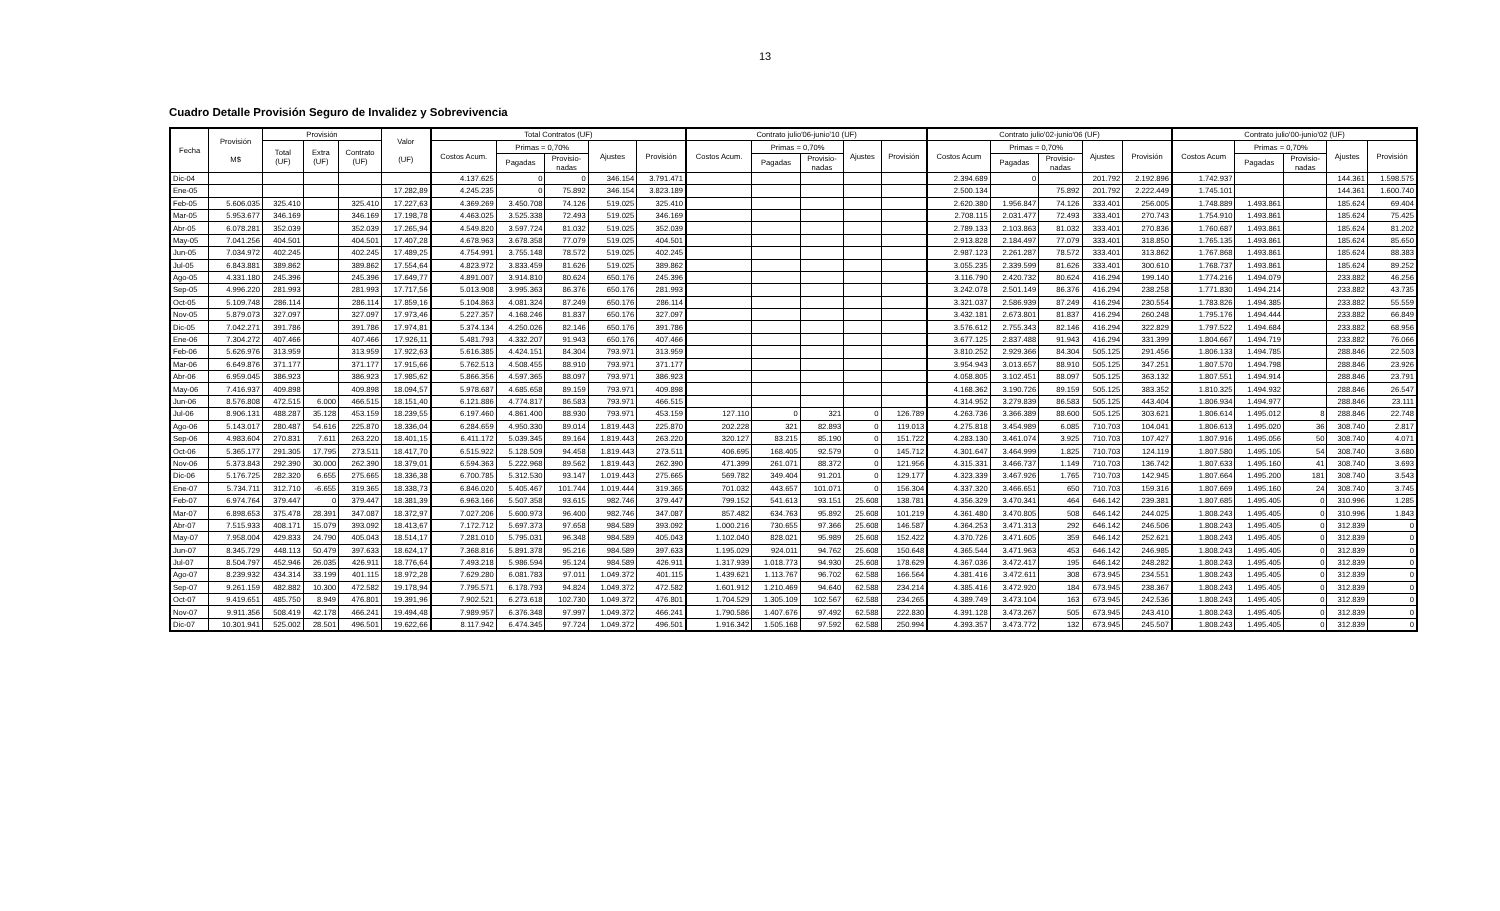13
Cuadro Detalle Provisión Seguro de Invalidez y Sobrevivencia
| Fecha | Provisión M$ | Provisión | | | Valor (UF) | Total Contratos (UF) | | | | | Contrato julio'06-junio'10 (UF) | | | | | Contrato julio'02-junio'06 (UF) | | | | | Contrato julio'00-junio'02 (UF) | | | | |
| --- | --- | --- | --- | --- | --- | --- | --- | --- | --- | --- | --- | --- | --- | --- | --- | --- | --- | --- | --- | --- | --- | --- | --- | --- | --- |
| | | Total (UF) | Extra (UF) | Contrato (UF) | | Costos Acum. | Primas = 0,70% | | Ajustes | Provisión | Costos Acum. | Primas = 0,70% | | Ajustes | Provisión | Costos Acum | Primas = 0,70% | | Ajustes | Provisión | Costos Acum | Primas = 0,70% | | Ajustes | Provisión |
| | | | | | | | Pagadas | Provisio- nadas | | | | Pagadas | Provisio- nadas | | | | Pagadas | Provisio- nadas | | | | Pagadas | Provisio- nadas | | |
| Dic-04 | | | | | | 4.137.625 | 0 | 0 | 346.154 | 3.791.471 | | | | | | 2.394.689 | 0 | | 201.792 | 2.192.896 | 1.742.937 | | | 144.361 | 1.598.575 |
| Ene-05 | | | | | 17.282,89 | 4.245.235 | 0 | 75.892 | 346.154 | 3.823.189 | | | | | | 2.500.134 | | 75.892 | 201.792 | 2.222.449 | 1.745.101 | | | 144.361 | 1.600.740 |
| Feb-05 | 5.606.035 | 325.410 | | 325.410 | 17.227,63 | 4.369.269 | 3.450.708 | 74.126 | 519.025 | 325.410 | | | | | | 2.620.380 | 1.956.847 | 74.126 | 333.401 | 256.005 | 1.748.889 | 1.493.861 | | 185.624 | 69.404 |
| Mar-05 | 5.953.677 | 346.169 | | 346.169 | 17.198,78 | 4.463.025 | 3.525.338 | 72.493 | 519.025 | 346.169 | | | | | | 2.708.115 | 2.031.477 | 72.493 | 333.401 | 270.743 | 1.754.910 | 1.493.861 | | 185.624 | 75.425 |
| Abr-05 | 6.078.281 | 352.039 | | 352.039 | 17.265,94 | 4.549.820 | 3.597.724 | 81.032 | 519.025 | 352.039 | | | | | | 2.789.133 | 2.103.863 | 81.032 | 333.401 | 270.836 | 1.760.687 | 1.493.861 | | 185.624 | 81.202 |
| May-05 | 7.041.256 | 404.501 | | 404.501 | 17.407,28 | 4.678.963 | 3.678.358 | 77.079 | 519.025 | 404.501 | | | | | | 2.913.828 | 2.184.497 | 77.079 | 333.401 | 318.850 | 1.765.135 | 1.493.861 | | 185.624 | 85.650 |
| Jun-05 | 7.034.972 | 402.245 | | 402.245 | 17.489,25 | 4.754.991 | 3.755.148 | 78.572 | 519.025 | 402.245 | | | | | | 2.987.123 | 2.261.287 | 78.572 | 333.401 | 313.862 | 1.767.868 | 1.493.861 | | 185.624 | 88.383 |
| Jul-05 | 6.843.881 | 389.862 | | 389.862 | 17.554,64 | 4.823.972 | 3.833.459 | 81.626 | 519.025 | 389.862 | | | | | | 3.055.235 | 2.339.599 | 81.626 | 333.401 | 300.610 | 1.768.737 | 1.493.861 | | 185.624 | 89.252 |
| Ago-05 | 4.331.180 | 245.396 | | 245.396 | 17.649,77 | 4.891.007 | 3.914.810 | 80.624 | 650.176 | 245.396 | | | | | | 3.116.790 | 2.420.732 | 80.624 | 416.294 | 199.140 | 1.774.216 | 1.494.079 | | 233.882 | 46.256 |
| Sep-05 | 4.996.220 | 281.993 | | 281.993 | 17.717,56 | 5.013.908 | 3.995.363 | 86.376 | 650.176 | 281.993 | | | | | | 3.242.078 | 2.501.149 | 86.376 | 416.294 | 238.258 | 1.771.830 | 1.494.214 | | 233.882 | 43.735 |
| Oct-05 | 5.109.748 | 286.114 | | 286.114 | 17.859,16 | 5.104.863 | 4.081.324 | 87.249 | 650.176 | 286.114 | | | | | | 3.321.037 | 2.586.939 | 87.249 | 416.294 | 230.554 | 1.783.826 | 1.494.385 | | 233.882 | 55.559 |
| Nov-05 | 5.879.073 | 327.097 | | 327.097 | 17.973,46 | 5.227.357 | 4.168.246 | 81.837 | 650.176 | 327.097 | | | | | | 3.432.181 | 2.673.801 | 81.837 | 416.294 | 260.248 | 1.795.176 | 1.494.444 | | 233.882 | 66.849 |
| Dic-05 | 7.042.271 | 391.786 | | 391.786 | 17.974,81 | 5.374.134 | 4.250.026 | 82.146 | 650.176 | 391.786 | | | | | | 3.576.612 | 2.755.343 | 82.146 | 416.294 | 322.829 | 1.797.522 | 1.494.684 | | 233.882 | 68.956 |
| Ene-06 | 7.304.272 | 407.466 | | 407.466 | 17.926,11 | 5.481.793 | 4.332.207 | 91.943 | 650.176 | 407.466 | | | | | | 3.677.125 | 2.837.488 | 91.943 | 416.294 | 331.399 | 1.804.667 | 1.494.719 | | 233.882 | 76.066 |
| Feb-06 | 5.626.976 | 313.959 | | 313.959 | 17.922,63 | 5.616.385 | 4.424.151 | 84.304 | 793.971 | 313.959 | | | | | | 3.810.252 | 2.929.366 | 84.304 | 505.125 | 291.456 | 1.806.133 | 1.494.785 | | 288.846 | 22.503 |
| Mar-06 | 6.649.876 | 371.177 | | 371.177 | 17.915,66 | 5.762.513 | 4.508.455 | 88.910 | 793.971 | 371.177 | | | | | | 3.954.943 | 3.013.657 | 88.910 | 505.125 | 347.251 | 1.807.570 | 1.494.798 | | 288.846 | 23.926 |
| Abr-06 | 6.959.045 | 386.923 | | 386.923 | 17.985,62 | 5.866.356 | 4.597.365 | 88.097 | 793.971 | 386.923 | | | | | | 4.058.805 | 3.102.451 | 88.097 | 505.125 | 363.132 | 1.807.551 | 1.494.914 | | 288.846 | 23.791 |
| May-06 | 7.416.937 | 409.898 | | 409.898 | 18.094,57 | 5.978.687 | 4.685.658 | 89.159 | 793.971 | 409.898 | | | | | | 4.168.362 | 3.190.726 | 89.159 | 505.125 | 383.352 | 1.810.325 | 1.494.932 | | 288.846 | 26.547 |
| Jun-06 | 8.576.808 | 472.515 | 6.000 | 466.515 | 18.151,40 | 6.121.886 | 4.774.817 | 86.583 | 793.971 | 466.515 | | | | | | 4.314.952 | 3.279.839 | 86.583 | 505.125 | 443.404 | 1.806.934 | 1.494.977 | | 288.846 | 23.111 |
| Jul-06 | 8.906.131 | 488.287 | 35.128 | 453.159 | 18.239,55 | 6.197.460 | 4.861.400 | 88.930 | 793.971 | 453.159 | 127.110 | 0 | 321 | 0 | 126.789 | 4.263.736 | 3.366.389 | 88.600 | 505.125 | 303.621 | 1.806.614 | 1.495.012 | 8 | 288.846 | 22.748 |
| Ago-06 | 5.143.017 | 280.487 | 54.616 | 225.870 | 18.336,04 | 6.284.659 | 4.950.330 | 89.014 | 1.819.443 | 225.870 | 202.228 | 321 | 82.893 | 0 | 119.013 | 4.275.818 | 3.454.989 | 6.085 | 710.703 | 104.041 | 1.806.613 | 1.495.020 | 36 | 308.740 | 2.817 |
| Sep-06 | 4.983.604 | 270.831 | 7.611 | 263.220 | 18.401,15 | 6.411.172 | 5.039.345 | 89.164 | 1.819.443 | 263.220 | 320.127 | 83.215 | 85.190 | 0 | 151.722 | 4.283.130 | 3.461.074 | 3.925 | 710.703 | 107.427 | 1.807.916 | 1.495.056 | 50 | 308.740 | 4.071 |
| Oct-06 | 5.365.177 | 291.305 | 17.795 | 273.511 | 18.417,70 | 6.515.922 | 5.128.509 | 94.458 | 1.819.443 | 273.511 | 406.695 | 168.405 | 92.579 | 0 | 145.712 | 4.301.647 | 3.464.999 | 1.825 | 710.703 | 124.119 | 1.807.580 | 1.495.105 | 54 | 308.740 | 3.680 |
| Nov-06 | 5.373.843 | 292.390 | 30.000 | 262.390 | 18.379,01 | 6.594.363 | 5.222.968 | 89.562 | 1.819.443 | 262.390 | 471.399 | 261.071 | 88.372 | 0 | 121.956 | 4.315.331 | 3.466.737 | 1.149 | 710.703 | 136.742 | 1.807.633 | 1.495.160 | 41 | 308.740 | 3.693 |
| Dic-06 | 5.176.725 | 282.320 | 6.655 | 275.665 | 18.336,38 | 6.700.785 | 5.312.530 | 93.147 | 1.019.443 | 275.665 | 569.782 | 349.404 | 91.201 | 0 | 129.177 | 4.323.339 | 3.467.926 | 1.765 | 710.703 | 142.945 | 1.807.664 | 1.495.200 | 181 | 308.740 | 3.543 |
| Ene-07 | 5.734.711 | 312.710 | -6.655 | 319.365 | 18.338,73 | 6.846.020 | 5.405.467 | 101.744 | 1.019.444 | 319.365 | 701.032 | 443.657 | 101.071 | 0 | 156.304 | 4.337.320 | 3.466.651 | 650 | 710.703 | 159.316 | 1.807.669 | 1.495.160 | 24 | 308.740 | 3.745 |
| Feb-07 | 6.974.764 | 379.447 | 0 | 379.447 | 18.381,39 | 6.963.166 | 5.507.358 | 93.615 | 982.746 | 379.447 | 799.152 | 541.613 | 93.151 | 25.608 | 138.781 | 4.356.329 | 3.470.341 | 464 | 646.142 | 239.381 | 1.807.685 | 1.495.405 | 0 | 310.996 | 1.285 |
| Mar-07 | 6.898.653 | 375.478 | 28.391 | 347.087 | 18.372,97 | 7.027.206 | 5.600.973 | 96.400 | 982.746 | 347.087 | 857.482 | 634.763 | 95.892 | 25.608 | 101.219 | 4.361.480 | 3.470.805 | 508 | 646.142 | 244.025 | 1.808.243 | 1.495.405 | 0 | 310.996 | 1.843 |
| Abr-07 | 7.515.933 | 408.171 | 15.079 | 393.092 | 18.413,67 | 7.172.712 | 5.697.373 | 97.658 | 984.589 | 393.092 | 1.000.216 | 730.655 | 97.366 | 25.608 | 146.587 | 4.364.253 | 3.471.313 | 292 | 646.142 | 246.506 | 1.808.243 | 1.495.405 | 0 | 312.839 | 0 |
| May-07 | 7.958.004 | 429.833 | 24.790 | 405.043 | 18.514,17 | 7.281.010 | 5.795.031 | 96.348 | 984.589 | 405.043 | 1.102.040 | 828.021 | 95.989 | 25.608 | 152.422 | 4.370.726 | 3.471.605 | 359 | 646.142 | 252.621 | 1.808.243 | 1.495.405 | 0 | 312.839 | 0 |
| Jun-07 | 8.345.729 | 448.113 | 50.479 | 397.633 | 18.624,17 | 7.368.816 | 5.891.378 | 95.216 | 984.589 | 397.633 | 1.195.029 | 924.011 | 94.762 | 25.608 | 150.648 | 4.365.544 | 3.471.963 | 453 | 646.142 | 246.985 | 1.808.243 | 1.495.405 | 0 | 312.839 | 0 |
| Jul-07 | 8.504.797 | 452.946 | 26.035 | 426.911 | 18.776,64 | 7.493.218 | 5.986.594 | 95.124 | 984.589 | 426.911 | 1.317.939 | 1.018.773 | 94.930 | 25.608 | 178.629 | 4.367.036 | 3.472.417 | 195 | 646.142 | 248.282 | 1.808.243 | 1.495.405 | 0 | 312.839 | 0 |
| Ago-07 | 8.239.932 | 434.314 | 33.199 | 401.115 | 18.972,28 | 7.629.280 | 6.081.783 | 97.011 | 1.049.372 | 401.115 | 1.439.621 | 1.113.767 | 96.702 | 62.588 | 166.564 | 4.381.416 | 3.472.611 | 308 | 673.945 | 234.551 | 1.808.243 | 1.495.405 | 0 | 312.839 | 0 |
| Sep-07 | 9.261.159 | 482.882 | 10.300 | 472.582 | 19.178,94 | 7.795.571 | 6.178.793 | 94.824 | 1.049.372 | 472.582 | 1.601.912 | 1.210.469 | 94.640 | 62.588 | 234.214 | 4.385.416 | 3.472.920 | 184 | 673.945 | 238.367 | 1.808.243 | 1.495.405 | 0 | 312.839 | 0 |
| Oct-07 | 9.419.651 | 485.750 | 8.949 | 476.801 | 19.391,96 | 7.902.521 | 6.273.618 | 102.730 | 1.049.372 | 476.801 | 1.704.529 | 1.305.109 | 102.567 | 62.588 | 234.265 | 4.389.749 | 3.473.104 | 163 | 673.945 | 242.536 | 1.808.243 | 1.495.405 | 0 | 312.839 | 0 |
| Nov-07 | 9.911.356 | 508.419 | 42.178 | 466.241 | 19.494,48 | 7.989.957 | 6.376.348 | 97.997 | 1.049.372 | 466.241 | 1.790.586 | 1.407.676 | 97.492 | 62.588 | 222.830 | 4.391.128 | 3.473.267 | 505 | 673.945 | 243.410 | 1.808.243 | 1.495.405 | 0 | 312.839 | 0 |
| Dic-07 | 10.301.941 | 525.002 | 28.501 | 496.501 | 19.622,66 | 8.117.942 | 6.474.345 | 97.724 | 1.049.372 | 496.501 | 1.916.342 | 1.505.168 | 97.592 | 62.588 | 250.994 | 4.393.357 | 3.473.772 | 132 | 673.945 | 245.507 | 1.808.243 | 1.495.405 | 0 | 312.839 | 0 |